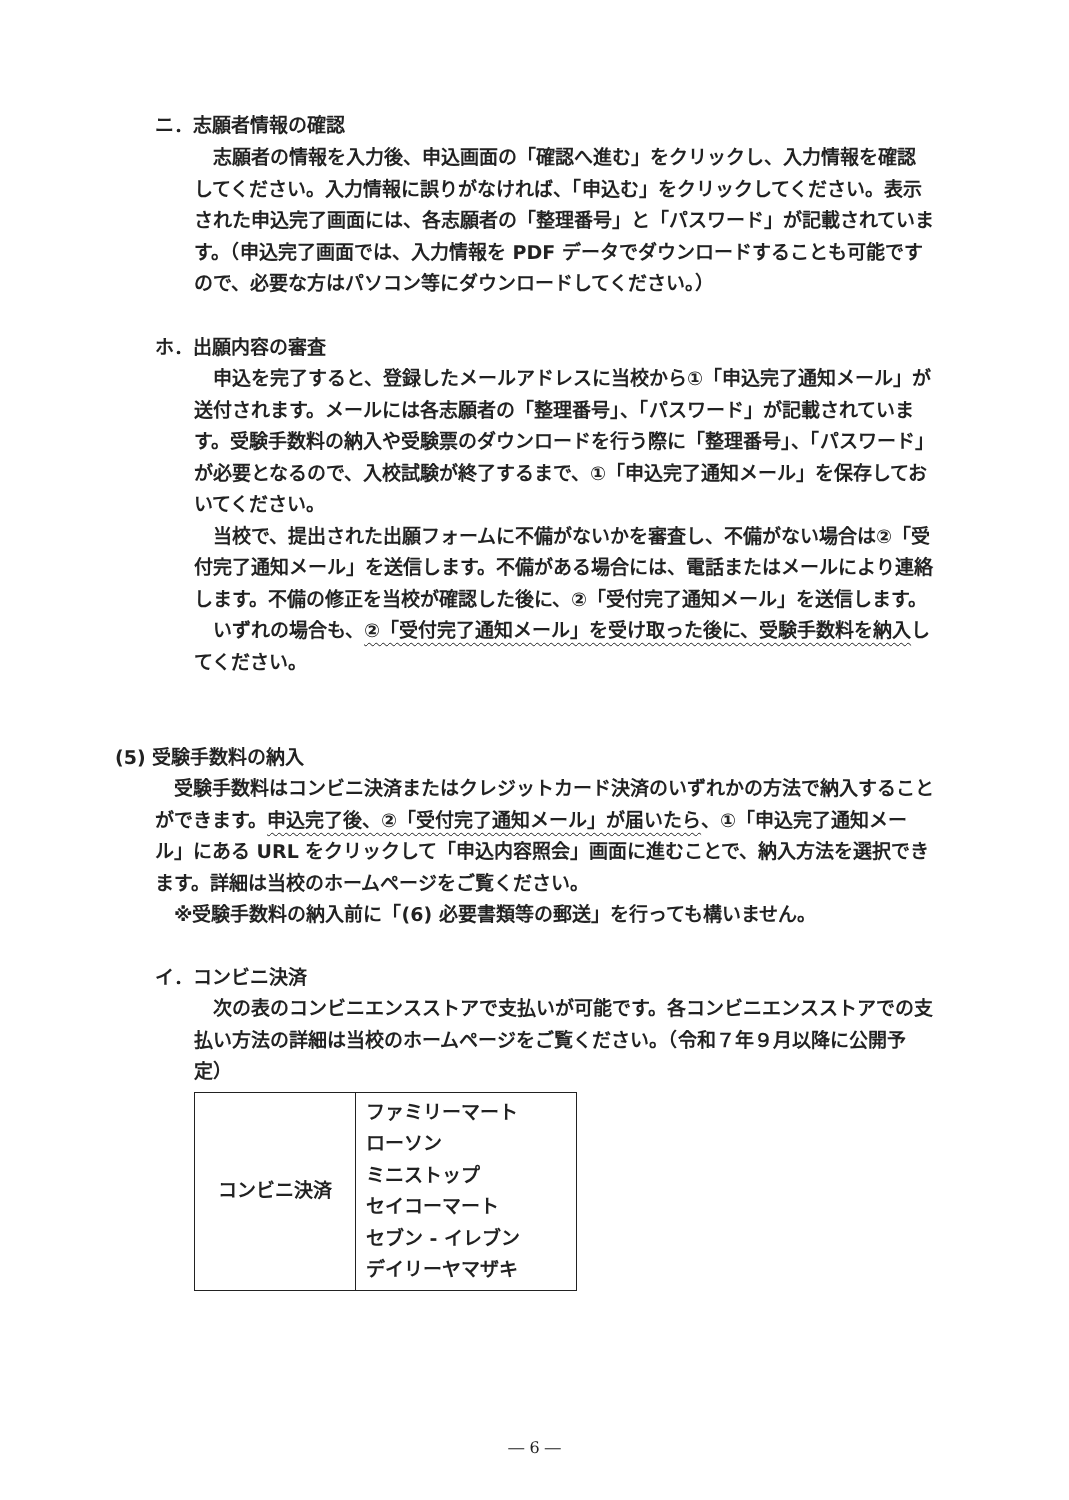ニ．志願者情報の確認
　志願者の情報を入力後、申込画面の「確認へ進む」をクリックし、入力情報を確認してください。入力情報に誤りがなければ、「申込む」をクリックしてください。表示された申込完了画面には、各志願者の「整理番号」と「パスワード」が記載されています。（申込完了画面では、入力情報を PDF データでダウンロードすることも可能ですので、必要な方はパソコン等にダウンロードしてください。）
ホ．出願内容の審査
　申込を完了すると、登録したメールアドレスに当校から①「申込完了通知メール」が送付されます。メールには各志願者の「整理番号」、「パスワード」が記載されています。受験手数料の納入や受験票のダウンロードを行う際に「整理番号」、「パスワード」が必要となるので、入校試験が終了するまで、①「申込完了通知メール」を保存しておいてください。
　当校で、提出された出願フォームに不備がないかを審査し、不備がない場合は②「受付完了通知メール」を送信します。不備がある場合には、電話またはメールにより連絡します。不備の修正を当校が確認した後に、②「受付完了通知メール」を送信します。
　いずれの場合も、②「受付完了通知メール」を受け取った後に、受験手数料を納入してください。
(5) 受験手数料の納入
　受験手数料はコンビニ決済またはクレジットカード決済のいずれかの方法で納入することができます。申込完了後、②「受付完了通知メール」が届いたら、①「申込完了通知メール」にある URL をクリックして「申込内容照会」画面に進むことで、納入方法を選択できます。詳細は当校のホームページをご覧ください。
　※受験手数料の納入前に「(6) 必要書類等の郵送」を行っても構いません。
イ．コンビニ決済
　次の表のコンビニエンスストアで支払いが可能です。各コンビニエンスストアでの支払い方法の詳細は当校のホームページをご覧ください。（令和７年９月以降に公開予定）
| コンビニ決済 | ファミリーマート ローソン ミニストップ セイコーマート セブン - イレブン デイリーヤマザキ |
― 6 ―